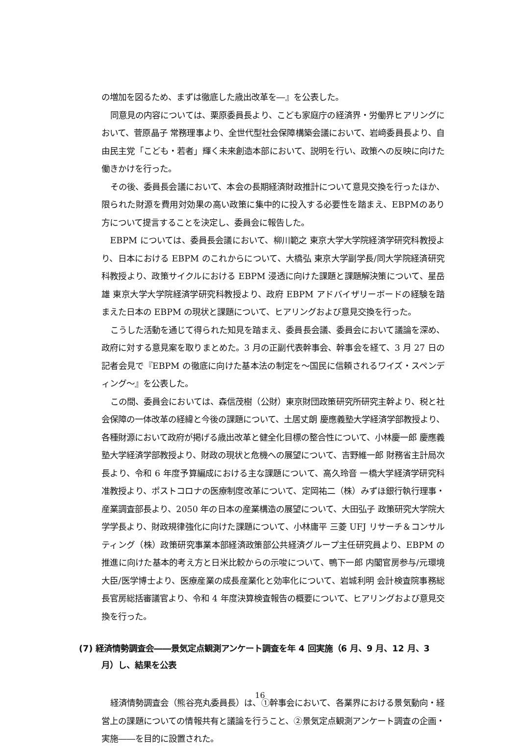の増加を図るため、まずは徹底した歳出改革を―』を公表した。
同意見の内容については、栗原委員長より、こども家庭庁の経済界・労働界ヒアリングにおいて、菅原晶子 常務理事より、全世代型社会保障構築会議において、岩﨑委員長より、自由民主党「こども・若者」輝く未来創造本部において、説明を行い、政策への反映に向けた働きかけを行った。
その後、委員長会議において、本会の長期経済財政推計について意見交換を行ったほか、限られた財源を費用対効果の高い政策に集中的に投入する必要性を踏まえ、EBPMのあり方について提言することを決定し、委員会に報告した。
EBPM については、委員長会議において、柳川範之 東京大学大学院経済学研究科教授より、日本における EBPM のこれからについて、大橋弘 東京大学副学長/同大学院経済研究科教授より、政策サイクルにおける EBPM 浸透に向けた課題と課題解決策について、星岳雄 東京大学大学院経済学研究科教授より、政府 EBPM アドバイザリーボードの経験を踏まえた日本の EBPM の現状と課題について、ヒアリングおよび意見交換を行った。
こうした活動を通じて得られた知見を踏まえ、委員長会議、委員会において議論を深め、政府に対する意見案を取りまとめた。3 月の正副代表幹事会、幹事会を経て、3 月 27 日の記者会見で『EBPM の徹底に向けた基本法の制定を～国民に信頼されるワイズ・スペンディング～』を公表した。
この間、委員会においては、森信茂樹（公財）東京財団政策研究所研究主幹より、税と社会保障の一体改革の経緯と今後の課題について、土居丈朗 慶應義塾大学経済学部教授より、各種財源において政府が掲げる歳出改革と健全化目標の整合性について、小林慶一郎 慶應義塾大学経済学部教授より、財政の現状と危機への展望について、吉野維一郎 財務省主計局次長より、令和 6 年度予算編成における主な課題について、高久玲音 一橋大学経済学研究科准教授より、ポストコロナの医療制度改革について、定岡祐二（株）みずほ銀行執行理事・産業調査部長より、2050 年の日本の産業構造の展望について、大田弘子 政策研究大学院大学学長より、財政規律強化に向けた課題について、小林庸平 三菱 UFJ リサーチ＆コンサルティング（株）政策研究事業本部経済政策部公共経済グループ主任研究員より、EBPM の推進に向けた基本的考え方と日米比較からの示唆について、鴨下一郎 内閣官房参与/元環境大臣/医学博士より、医療産業の成長産業化と効率化について、岩城利明 会計検査院事務総長官房総括審議官より、令和 4 年度決算検査報告の概要について、ヒアリングおよび意見交換を行った。
(7) 経済情勢調査会――景気定点観測アンケート調査を年 4 回実施（6 月、9 月、12 月、3 月）し、結果を公表
経済情勢調査会（熊谷亮丸委員長）は、①幹事会において、各業界における景気動向・経営上の課題についての情報共有と議論を行うこと、②景気定点観測アンケート調査の企画・実施――を目的に設置された。
16